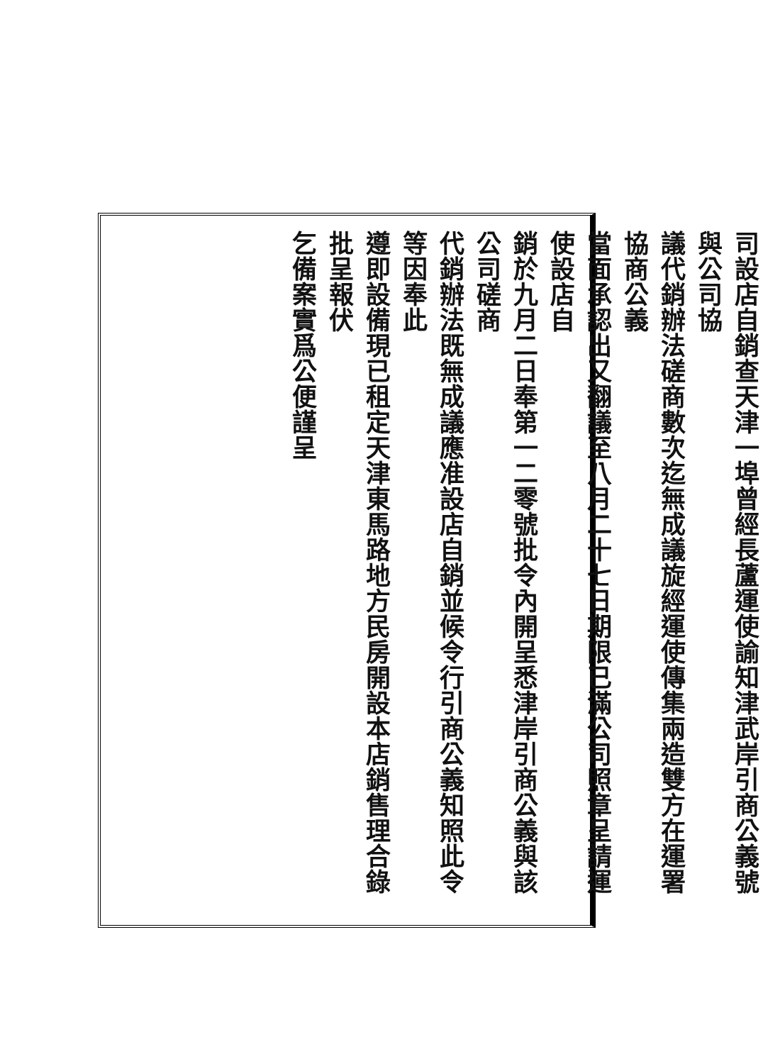司設店自銷查天津一埠曾經長蘆運使諭知津武岸引商公義號與公司協
議代銷辦法磋商數次迄無成議旋經運使傳集兩造雙方在運署協商公義
當面承認出又翻議至八月二十七日期限已滿公司照章呈請運使設店自
銷於九月二日奉第一二零號批令內開呈悉津岸引商公義與該公司磋商
代銷辦法既無成議應准設店自銷並候令行引商公義知照此令等因奉此
遵即設備現已租定天津東馬路地方民房開設本店銷售理合錄批呈報伏
乞備案實爲公便謹呈